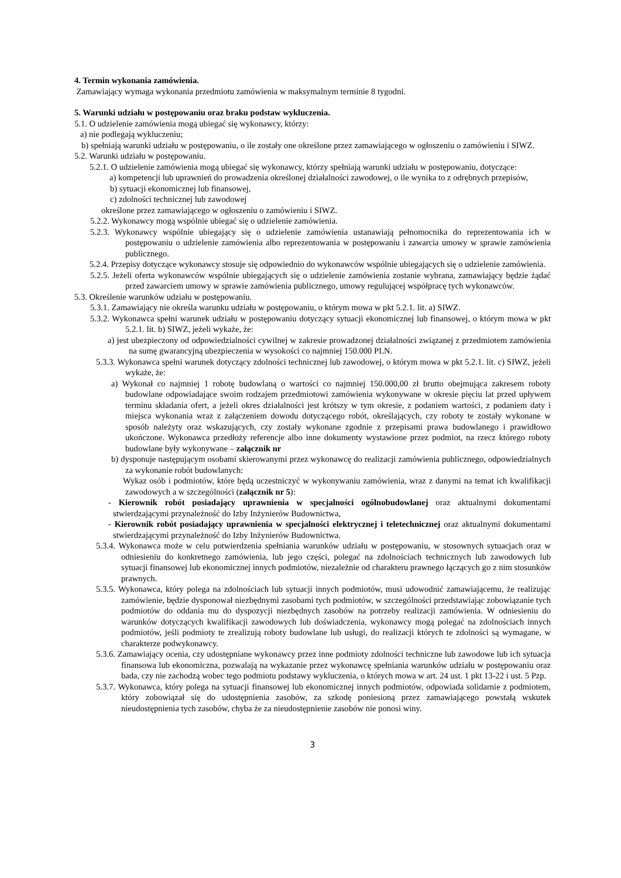4. Termin wykonania zamówienia.
Zamawiający wymaga wykonania przedmiotu zamówienia w maksymalnym terminie 8 tygodni.
5. Warunki udziału w postępowaniu oraz braku podstaw wykluczenia.
5.1. O udzielenie zamówienia mogą ubiegać się wykonawcy, którzy:
a) nie podlegają wykluczeniu;
b) spełniają warunki udziału w postępowaniu, o ile zostały one określone przez zamawiającego w ogłoszeniu o zamówieniu i SIWZ.
5.2. Warunki udziału w postępowaniu.
5.2.1. O udzielenie zamówienia mogą ubiegać się wykonawcy, którzy spełniają warunki udziału w postępowaniu, dotyczące:
a) kompetencji lub uprawnień do prowadzenia określonej działalności zawodowej, o ile wynika to z odrębnych przepisów,
b) sytuacji ekonomicznej lub finansowej,
c) zdolności technicznej lub zawodowej
określone przez zamawiającego w ogłoszeniu o zamówieniu i SIWZ.
5.2.2. Wykonawcy mogą wspólnie ubiegać się o udzielenie zamówienia.
5.2.3. Wykonawcy wspólnie ubiegający się o udzielenie zamówienia ustanawiają pełnomocnika do reprezentowania ich w postępowaniu o udzielenie zamówienia albo reprezentowania w postępowaniu i zawarcia umowy w sprawie zamówienia publicznego.
5.2.4. Przepisy dotyczące wykonawcy stosuje się odpowiednio do wykonawców wspólnie ubiegających się o udzielenie zamówienia.
5.2.5. Jeżeli oferta wykonawców wspólnie ubiegających się o udzielenie zamówienia zostanie wybrana, zamawiający będzie żądać przed zawarciem umowy w sprawie zamówienia publicznego, umowy regulującej współpracę tych wykonawców.
5.3. Określenie warunków udziału w postępowaniu.
5.3.1. Zamawiający nie określa warunku udziału w postępowaniu, o którym mowa w pkt 5.2.1. lit. a) SIWZ.
5.3.2. Wykonawca spełni warunek udziału w postępowaniu dotyczący sytuacji ekonomicznej lub finansowej, o którym mowa w pkt 5.2.1. lit. b) SIWZ, jeżeli wykaże, że:
a) jest ubezpieczony od odpowiedzialności cywilnej w zakresie prowadzonej działalności związanej z przedmiotem zamówienia na sumę gwarancyjną ubezpieczenia w wysokości co najmniej 150.000 PLN.
5.3.3. Wykonawca spełni warunek dotyczący zdolności technicznej lub zawodowej, o którym mowa w pkt 5.2.1. lit. c) SIWZ, jeżeli wykaże, że:
a) Wykonał co najmniej 1 robotę budowlaną o wartości co najmniej 150.000,00 zł brutto obejmująca zakresem roboty budowlane odpowiadające swoim rodzajem przedmiotowi zamówienia wykonywane w okresie pięciu lat przed upływem terminu składania ofert, a jeżeli okres działalności jest krótszy w tym okresie, z podaniem wartości, z podaniem daty i miejsca wykonania wraz z załączeniem dowodu dotyczącego robót, określających, czy roboty te zostały wykonane w sposób należyty oraz wskazujących, czy zostały wykonane zgodnie z przepisami prawa budowlanego i prawidłowo ukończone. Wykonawca przedłoży referencje albo inne dokumenty wystawione przez podmiot, na rzecz którego roboty budowlane były wykonywane – załącznik nr
b) dysponuje następującym osobami skierowanymi przez wykonawcę do realizacji zamówienia publicznego, odpowiedzialnych za wykonanie robót budowlanych:
Wykaz osób i podmiotów, które będą uczestniczyć w wykonywaniu zamówienia, wraz z danymi na temat ich kwalifikacji zawodowych a w szczególności (załącznik nr 5):
- Kierownik robót posiadający uprawnienia w specjalności ogólnobudowlanej oraz aktualnymi dokumentami stwierdzającymi przynależność do Izby Inżynierów Budownictwa,
- Kierownik robót posiadający uprawnienia w specjalności elektrycznej i teletechnicznej oraz aktualnymi dokumentami stwierdzającymi przynależność do Izby Inżynierów Budownictwa.
5.3.4. Wykonawca może w celu potwierdzenia spełniania warunków udziału w postępowaniu, w stosownych sytuacjach oraz w odniesieniu do konkretnego zamówienia, lub jego części, polegać na zdolnościach technicznych lub zawodowych lub sytuacji finansowej lub ekonomicznej innych podmiotów, niezależnie od charakteru prawnego łączących go z nim stosunków prawnych.
5.3.5. Wykonawca, który polega na zdolnościach lub sytuacji innych podmiotów, musi udowodnić zamawiającemu, że realizując zamówienie, będzie dysponował niezbędnymi zasobami tych podmiotów, w szczególności przedstawiając zobowiązanie tych podmiotów do oddania mu do dyspozycji niezbędnych zasobów na potrzeby realizacji zamówienia. W odniesieniu do warunków dotyczących kwalifikacji zawodowych lub doświadczenia, wykonawcy mogą polegać na zdolnościach innych podmiotów, jeśli podmioty te zrealizują roboty budowlane lub usługi, do realizacji których te zdolności są wymagane, w charakterze podwykonawcy.
5.3.6. Zamawiający ocenia, czy udostępniane wykonawcy przez inne podmioty zdolności techniczne lub zawodowe lub ich sytuacja finansowa lub ekonomiczna, pozwalają na wykazanie przez wykonawcę spełniania warunków udziału w postępowaniu oraz bada, czy nie zachodzą wobec tego podmiotu podstawy wykluczenia, o których mowa w art. 24 ust. 1 pkt 13-22 i ust. 5 Pzp.
5.3.7. Wykonawca, który polega na sytuacji finansowej lub ekonomicznej innych podmiotów, odpowiada solidarnie z podmiotem, który zobowiązał się do udostępnienia zasobów, za szkodę poniesioną przez zamawiającego powstałą wskutek nieudostępnienia tych zasobów, chyba że za nieudostępnienie zasobów nie ponosi winy.
3